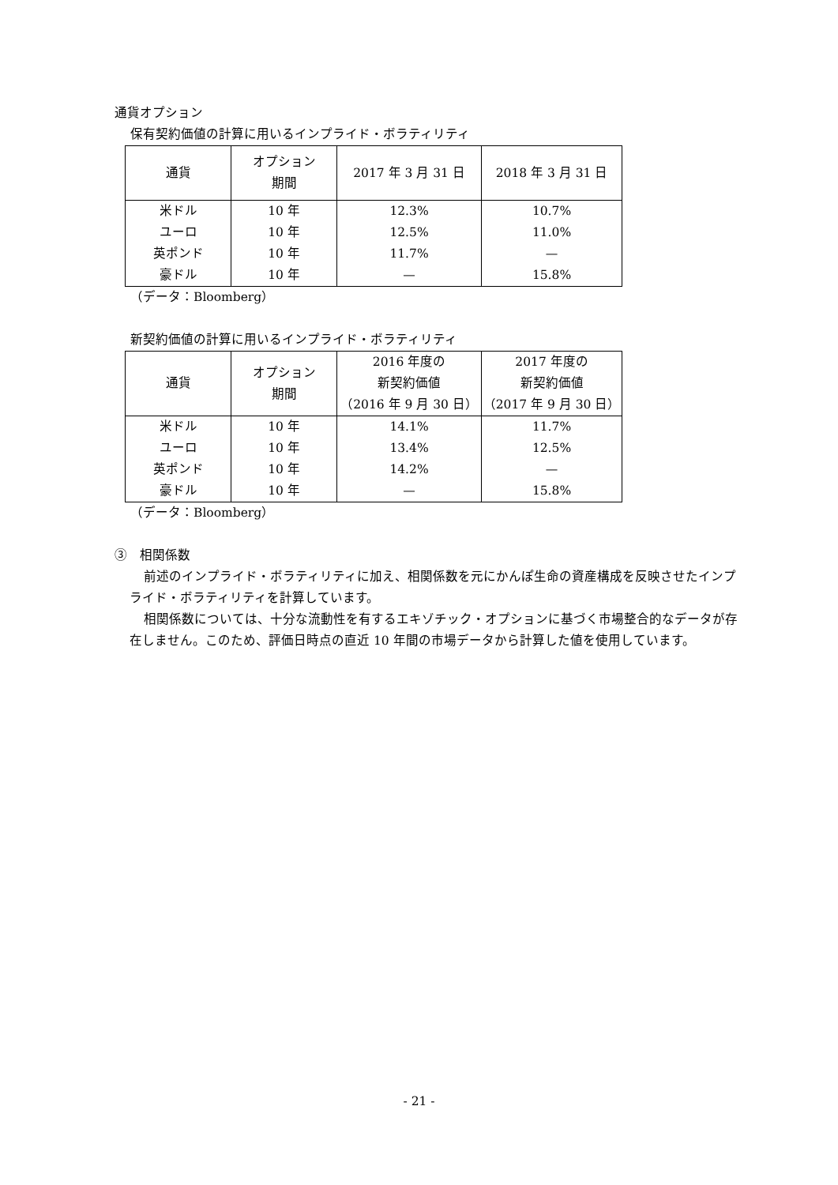通貨オプション
保有契約価値の計算に用いるインプライド・ボラティリティ
| 通貨 | オプション 期間 | 2017 年 3 月 31 日 | 2018 年 3 月 31 日 |
| --- | --- | --- | --- |
| 米ドル | 10 年 | 12.3% | 10.7% |
| ユーロ | 10 年 | 12.5% | 11.0% |
| 英ポンド | 10 年 | 11.7% | — |
| 豪ドル | 10 年 | — | 15.8% |
（データ：Bloomberg）
新契約価値の計算に用いるインプライド・ボラティリティ
| 通貨 | オプション 期間 | 2016 年度の 新契約価値 （2016 年 9 月 30 日） | 2017 年度の 新契約価値 （2017 年 9 月 30 日） |
| --- | --- | --- | --- |
| 米ドル | 10 年 | 14.1% | 11.7% |
| ユーロ | 10 年 | 13.4% | 12.5% |
| 英ポンド | 10 年 | 14.2% | — |
| 豪ドル | 10 年 | — | 15.8% |
（データ：Bloomberg）
③　相関係数
前述のインプライド・ボラティリティに加え、相関係数を元にかんぽ生命の資産構成を反映させたインプライド・ボラティリティを計算しています。
相関係数については、十分な流動性を有するエキゾチック・オプションに基づく市場整合的なデータが存在しません。このため、評価日時点の直近 10 年間の市場データから計算した値を使用しています。
- 21 -